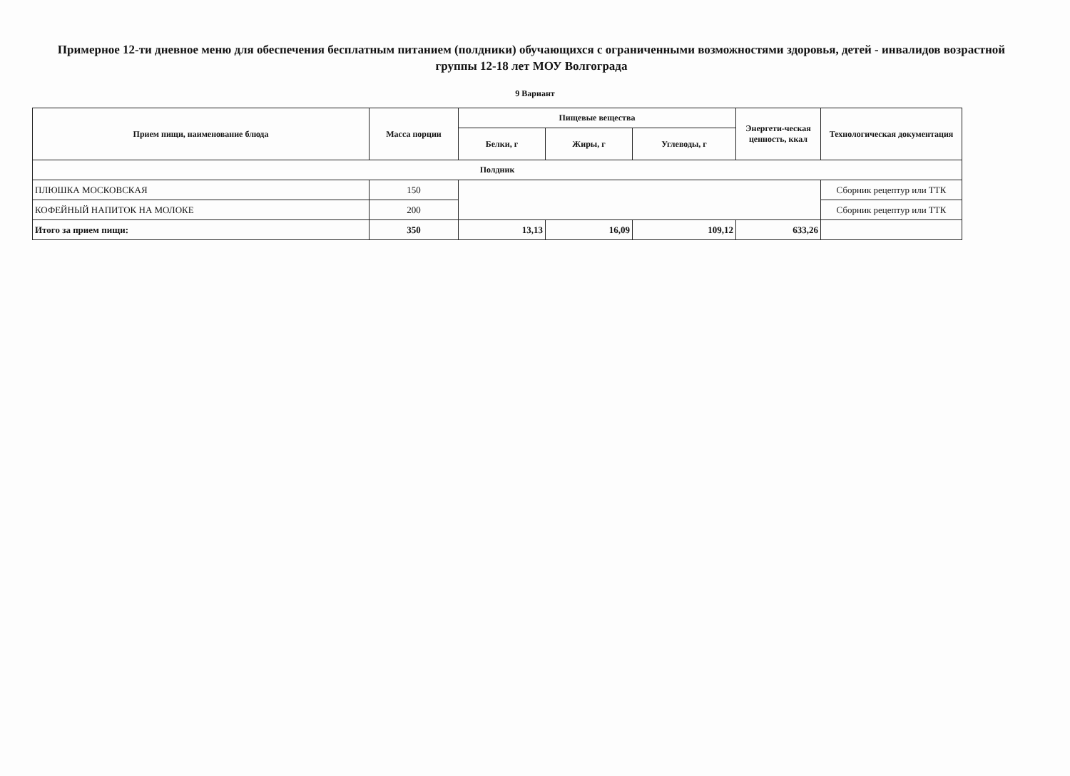Примерное 12-ти дневное меню для обеспечения бесплатным питанием (полдники) обучающихся с ограниченными возможностями здоровья, детей - инвалидов возрастной группы 12-18 лет МОУ Волгограда
9 Вариант
| Прием пищи, наименование блюда | Масса порции | Пищевые вещества | | | Энергети-ческая ценность, ккал | Технологическая документация |
| --- | --- | --- | --- | --- | --- | --- |
| | | Белки, г | Жиры, г | Углеводы, г | | |
| Полдник | | | | | | |
| ПЛЮШКА МОСКОВСКАЯ | 150 | | | | | Сборник рецептур или ТТК |
| КОФЕЙНЫЙ НАПИТОК НА МОЛОКЕ | 200 | | | | | Сборник рецептур или ТТК |
| Итого за прием пищи: | 350 | 13,13 | 16,09 | 109,12 | 633,26 | |